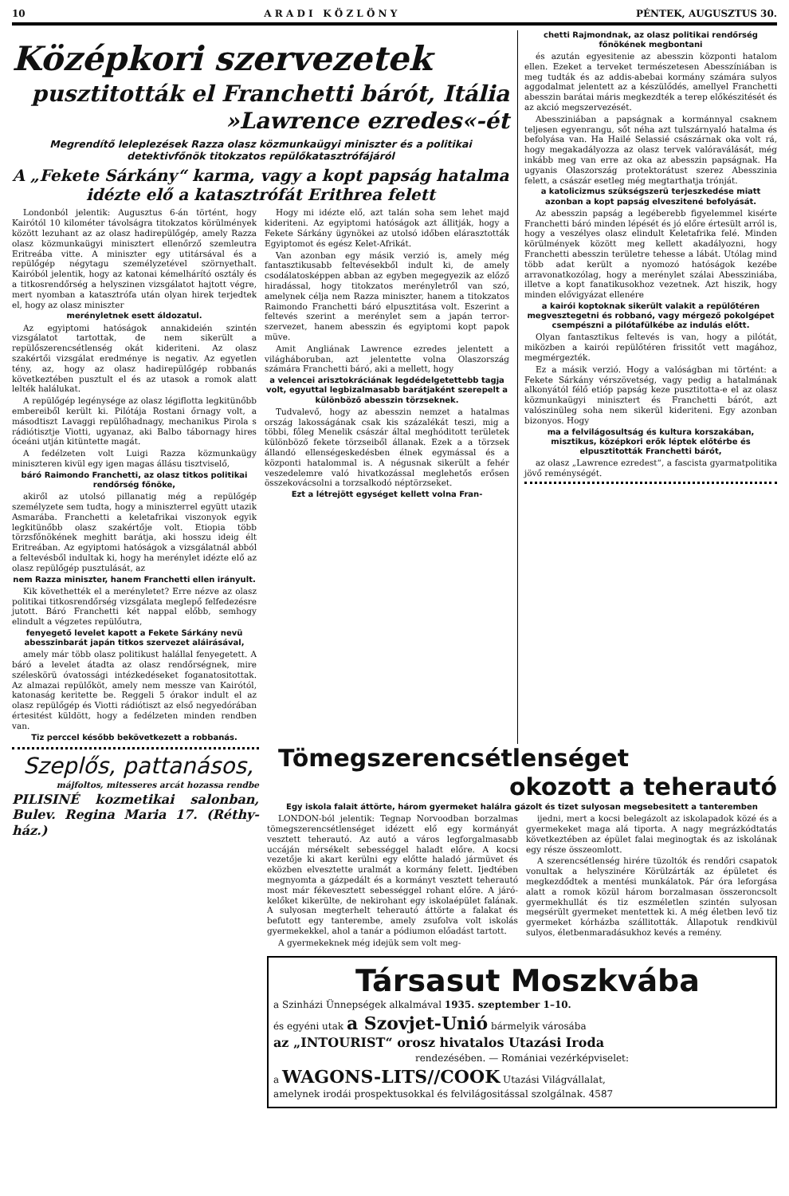10 A R A D I K Ö Z L Ö N Y PÉNTEK, AUGUSZTUS 30.
Középkori szervezetek
pusztitották el Franchetti bárót, Itália »Lawrence ezredes«-ét
Megrendítő leleplezések Razza olasz közmunkaügyi miniszter és a politikai detektivfőnök titokzatos repülőkatasztrófájáról
A „Fekete Sárkány“ karma, vagy a kopt papság hatalma idézte elő a katasztrófát Erithrea felett
Londonból jelentik: Augusztus 6-án történt, hogy Kairótól 10 kilométer távolságra titokzatos körülmények között lezuhant az az olasz hadirepülőgép, amely Razza olasz közmunkaügyi minisztert ellenőrző szemleutra Eritreába vitte. A miniszter egy utitársával és a repülőgép négytagu személyzetével szörnyethalt. Kairóból jelentik, hogy az katonai kémelhárító osztály és a titkosrendőrség a helyszinen vizsgálatot hajtott végre, mert nyomban a katasztrófa után olyan hirek terjedtek el, hogy az olasz miniszter
merényletnek esett áldozatul.
Az egyiptomi hatóságok annakideién szintén vizsgálatot tartottak, de nem sikerült a repülőszerencsétlenség okát kideriteni. Az olasz szakértői vizsgálat eredménye is negativ. Az egyetlen tény, az, hogy az olasz hadirepülőgép robbanás következtében pusztult el és az utasok a romok alatt lelték halálukat.
A repülőgép legénysége az olasz légiflotta legkitünőbb embereiből került ki. Pilótája Rostani őrnagy volt, a másodtiszt Lavaggi repülőhadnagy, mechanikus Pirola s rádiótisztje Viotti, ugyanaz, aki Balbo tábornagy hires óceáni utján kitüntette magát.
A fedélzeten volt Luigi Razza közmunkaügy miniszteren kivül egy igen magas állásu tisztviselő,
báró Raimondo Franchetti, az olasz titkos politikai rendőrség főnöke,
akiről az utolsó pillanatig még a repülőgép személyzete sem tudta, hogy a miniszterrel együtt utazik Asmarába. Franchetti a keletafrikai viszonyok egyik legkitünőbb olasz szakértője volt. Etiopia több törzsfőnökének meghitt barátja, aki hosszu ideig élt Eritreában. Az egyiptomi hatóságok a vizsgálatnál abból a feltevésből indultak ki, hogy ha merénylet idézte elő az olasz repülőgép pusztulását, az
nem Razza miniszter, hanem Franchetti ellen irányult.
Kik követhették el a merényletet? Erre nézve az olasz politikai titkosrendőrség vizsgálata meglepő felfedezésre jutott. Báró Franchetti két nappal előbb, semhogy elindult a végzetes repülőutra,
fenyegető levelet kapott a Fekete Sárkány nevü abesszinbarát japán titkos szervezet aláirásával,
amely már több olasz politikust halállal fenyegetett. A báró a levelet átadta az olasz rendőrségnek, mire széleskörü óvatossági intézkedéseket foganatositottak. Az almazai repülőköt, amely nem messze van Kairótól, katonaság keritette be. Reggeli 5 órakor indult el az olasz repülőgép és Viotti rádiótiszt az első negyedórában értesitést küldött, hogy a fedélzeten minden rendben van.
Tiz perccel később bekövetkezett a robbanás.
Hogy mi idézte elő, azt talán soha sem lehet majd kideriteni. Az egyiptomi hatóságok azt állitják, hogy a Fekete Sárkány ügynökei az utolsó időben elárasztották Egyiptomot és egész Kelet-Afrikát.
Van azonban egy másik verzió is, amely még fantasztikusabb feltevésekből indult ki, de amely csodálatosképpen abban az egyben megegyezik az előző hiradással, hogy titokzatos merényletről van szó, amelynek célja nem Razza miniszter, hanem a titokzatos Raimondo Franchetti báró elpusztitása volt. Eszerint a feltevés szerint a merénylet sem a japán terror-szervezet, hanem abesszin és egyiptomi kopt papok müve.
Amit Angliának Lawrence ezredes jelentett a világháboruban, azt jelentette volna Olaszország számára Franchetti báró, aki a mellett, hogy
a velencei arisztokráciának legdédelgetettebb tagja volt, egyuttal legbizalmasabb barátjaként szerepelt a különböző abesszin törzseknek.
Tudvalevő, hogy az abesszin nemzet a hatalmas ország lakosságának csak kis százalékát teszi, mig a többi, főleg Menelik császár által meghóditott területek különböző fekete törzseiből állanak. Ezek a a törzsek állandó ellenségeskedésben élnek egymással és a központi hatalommal is. A négusnak sikerült a fehér veszedelemre való hivatkozással meglehetős erősen összekovácsolni a torzsalkodó néptörzseket.
Ezt a létrejött egységet kellett volna Fran-
chetti Rajmondnak, az olasz politikai rendőrség főnökének megbontani
és azután egyesitenie az abesszin központi hatalom ellen. Ezeket a terveket természetesen Abesszíniában is meg tudták és az addis-abebai kormány számára sulyos aggodalmat jelentett az a készülődés, amellyel Franchetti abesszin barátai máris megkezdték a terep előkészitését és az akció megszervezését.
Abessziniában a papságnak a kormánnyal csaknem teljesen egyenrangu, sőt néha azt tulszárnyaló hatalma és befolyása van. Ha Hailé Selassié császárnak oka volt rá, hogy megakadályozza az olasz tervek valóraválását, még inkább meg van erre az oka az abesszin papságnak. Ha ugyanis Olaszország protektorátust szerez Abesszinia felett, a császár esetleg még megtarthatja trónját.
a katolicizmus szükségszerü terjeszkedése miatt azonban a kopt papság elveszitené befolyását.
Az abesszin papság a legéberebb figyelemmel kisérte Franchetti báró minden lépését és jó előre értesült arról is, hogy a veszélyes olasz elindult Keletafrika felé. Minden körülmények között meg kellett akadályozni, hogy Franchetti abesszin területre tehesse a lábát. Utólag mind több adat került a nyomozó hatóságok kezébe arravonatkozólag, hogy a merénylet szálai Abessziniába, illetve a kopt fanatikusokhoz vezetnek. Azt hiszik, hogy minden elővigyázat ellenére
a kairói koptoknak sikerült valakit a repülőtéren megvesztegetni és robbanó, vagy mérgező pokolgépet csempészni a pilótafülkébe az indulás előtt.
Olyan fantasztikus feltevés is van, hogy a pilótát, miközben a kairói repülőtéren frissitőt vett magához, megmérgezték.
Ez a másik verzió. Hogy a valóságban mi történt: a Fekete Sárkány vérszövetség, vagy pedig a hatalmának alkonyától félő etióp papság keze pusztitotta-e el az olasz közmunkaügyi minisztert és Franchetti bárót, azt valószinüleg soha nem sikerül kideriteni. Egy azonban bizonyos. Hogy
ma a felvilágosultság és kultura korszakában, misztikus, középkori erők léptek előtérbe és elpusztitották Franchetti bárót,
az olasz „Lawrence ezredest“, a fascista gyarmatpolitika jövő reménységét.
Szeplős, pattanásos,
májfoltos, mitesseres arcát hozassa rendbe
PILISINÉ kozmetikai salonban, Bulev. Regina Maria 17. (Réthy-ház.)
Tömegszerencsétlenséget
okozott a teherautó
Egy iskola falait áttörte, három gyermeket halálra gázolt és tizet sulyosan megsebesitett a tanteremben
LONDON-ból jelentik: Tegnap Norvoodban borzalmas tömegszerencsétlenséget idézett elő egy kormányát vesztett teherautó. Az autó a város legforgalmasabb uccáján mérsékelt sebességgel haladt előre. A kocsi vezetője ki akart kerülni egy előtte haladó jármüvet és eközben elvesztette uralmát a kormány felett. Ijedtében megnyomta a gázpedált és a kormányt vesztett teherautó most már fékevesztett sebességgel rohant előre. A járó-kelőket kikerülte, de nekirohant egy iskolaépület falának. A sulyosan megterhelt teherautó áttörte a falakat és befutott egy tanterembe, amely zsufolva volt iskolás gyermekekkel, ahol a tanár a pódiumon előadást tartott.
A gyermekeknek még idejük sem volt meg-
ijedni, mert a kocsi belegázolt az iskolapadok közé és a gyermekeket maga alá tiporta. A nagy megrázkódtatás következtében az épület falai meginogtak és az iskolának egy része összeomlott.
A szerencsétlenség hirére tüzoltók és rendőri csapatok vonultak a helyszinére Körülzárták az épületet és megkezdődtek a mentési munkálatok. Pár óra leforgása alatt a romok közül három borzalmasan összeroncsolt gyermekhullát és tiz eszméletlen szintén sulyosan megsérült gyermeket mentettek ki. A még életben levő tiz gyermeket kórházba szállitották. Állapotuk rendkivül sulyos, életbenmaradásukhoz kevés a remény.
Társasut Moszkvába
a Szinházi Ünnepségek alkalmával 1935. szeptember 1–10.
és egyéni utak a Szovjet-Unió bármelyik városába
az „INTOURIST“ orosz hivatalos Utazási Iroda
rendezésében. — Romániai vezérképviselet:
a WAGONS-LITS//COOK Utazási Világvállalat,
amelynek irodái prospektusokkal és felvilágositással szolgálnak. 4587